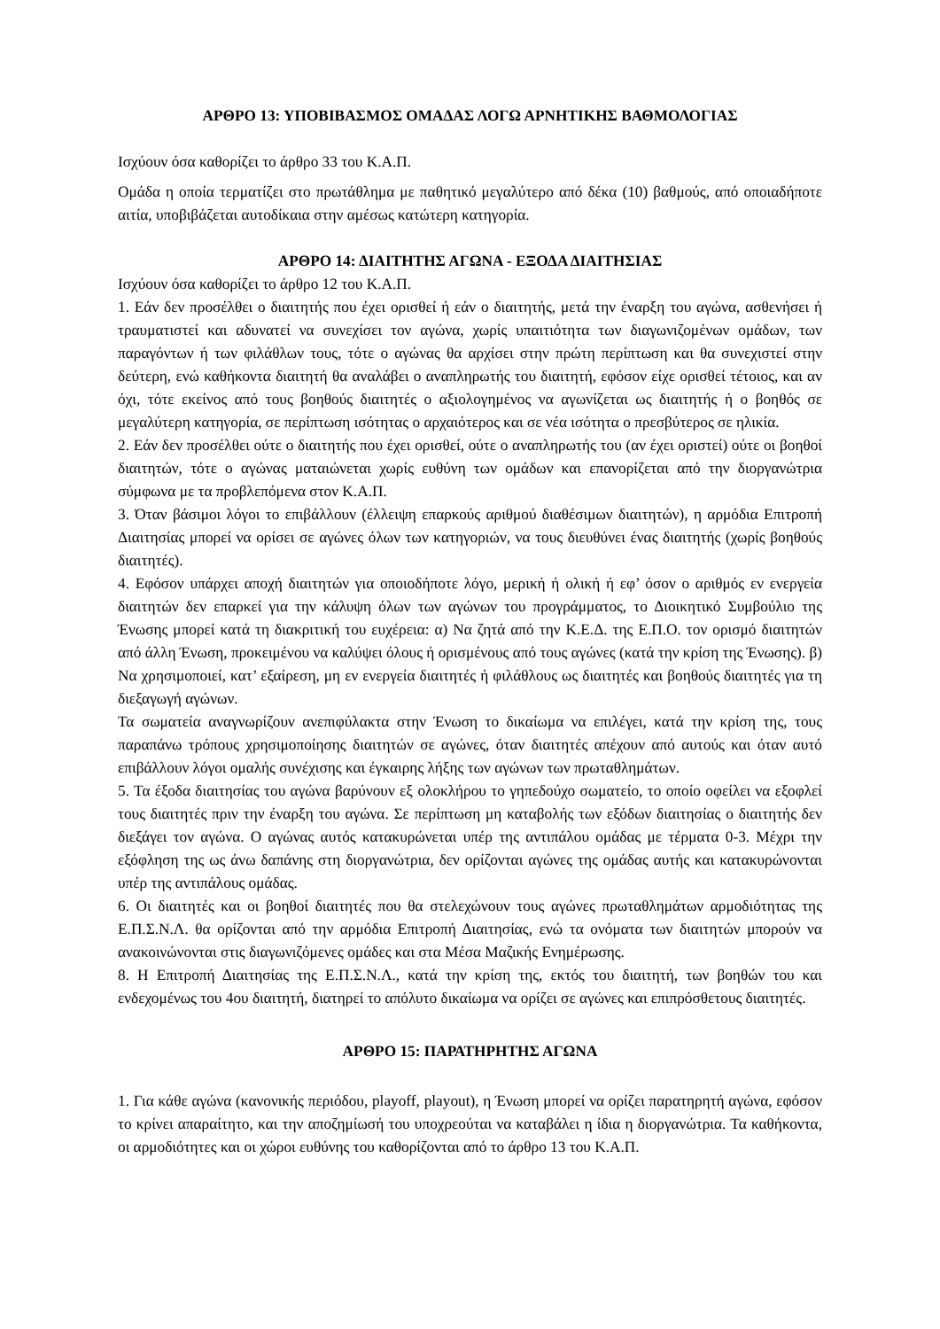ΑΡΘΡΟ 13: ΥΠΟΒΙΒΑΣΜΟΣ ΟΜΑΔΑΣ ΛΟΓΩ ΑΡΝΗΤΙΚΗΣ ΒΑΘΜΟΛΟΓΙΑΣ
Ισχύουν όσα καθορίζει το άρθρο 33 του Κ.Α.Π.
Ομάδα η οποία τερματίζει στο πρωτάθλημα με παθητικό μεγαλύτερο από δέκα (10) βαθμούς, από οποιαδήποτε αιτία, υποβιβάζεται αυτοδίκαια στην αμέσως κατώτερη κατηγορία.
ΑΡΘΡΟ 14: ΔΙΑΙΤΗΤΗΣ ΑΓΩΝΑ - ΕΞΟΔΑ ΔΙΑΙΤΗΣΙΑΣ
Ισχύουν όσα καθορίζει το άρθρο 12 του Κ.Α.Π.
1. Εάν δεν προσέλθει ο διαιτητής που έχει ορισθεί ή εάν ο διαιτητής, μετά την έναρξη του αγώνα, ασθενήσει ή τραυματιστεί και αδυνατεί να συνεχίσει τον αγώνα, χωρίς υπαιτιότητα των διαγωνιζομένων ομάδων, των παραγόντων ή των φιλάθλων τους, τότε ο αγώνας θα αρχίσει στην πρώτη περίπτωση και θα συνεχιστεί στην δεύτερη, ενώ καθήκοντα διαιτητή θα αναλάβει ο αναπληρωτής του διαιτητή, εφόσον είχε ορισθεί τέτοιος, και αν όχι, τότε εκείνος από τους βοηθούς διαιτητές ο αξιολογημένος να αγωνίζεται ως διαιτητής ή ο βοηθός σε μεγαλύτερη κατηγορία, σε περίπτωση ισότητας ο αρχαιότερος και σε νέα ισότητα ο πρεσβύτερος σε ηλικία.
2. Εάν δεν προσέλθει ούτε ο διαιτητής που έχει ορισθεί, ούτε ο αναπληρωτής του (αν έχει οριστεί) ούτε οι βοηθοί διαιτητών, τότε ο αγώνας ματαιώνεται χωρίς ευθύνη των ομάδων και επανορίζεται από την διοργανώτρια σύμφωνα με τα προβλεπόμενα στον Κ.Α.Π.
3. Όταν βάσιμοι λόγοι το επιβάλλουν (έλλειψη επαρκούς αριθμού διαθέσιμων διαιτητών), η αρμόδια Επιτροπή Διαιτησίας μπορεί να ορίσει σε αγώνες όλων των κατηγοριών, να τους διευθύνει ένας διαιτητής (χωρίς βοηθούς διαιτητές).
4. Εφόσον υπάρχει αποχή διαιτητών για οποιοδήποτε λόγο, μερική ή ολική ή εφ’ όσον ο αριθμός εν ενεργεία διαιτητών δεν επαρκεί για την κάλυψη όλων των αγώνων του προγράμματος, το Διοικητικό Συμβούλιο της Ένωσης μπορεί κατά τη διακριτική του ευχέρεια: α) Να ζητά από την Κ.Ε.Δ. της Ε.Π.Ο. τον ορισμό διαιτητών από άλλη Ένωση, προκειμένου να καλύψει όλους ή ορισμένους από τους αγώνες (κατά την κρίση της Ένωσης). β) Να χρησιμοποιεί, κατ’ εξαίρεση, μη εν ενεργεία διαιτητές ή φιλάθλους ως διαιτητές και βοηθούς διαιτητές για τη διεξαγωγή αγώνων.
Τα σωματεία αναγνωρίζουν ανεπιφύλακτα στην Ένωση το δικαίωμα να επιλέγει, κατά την κρίση της, τους παραπάνω τρόπους χρησιμοποίησης διαιτητών σε αγώνες, όταν διαιτητές απέχουν από αυτούς και όταν αυτό επιβάλλουν λόγοι ομαλής συνέχισης και έγκαιρης λήξης των αγώνων των πρωταθλημάτων.
5. Τα έξοδα διαιτησίας του αγώνα βαρύνουν εξ ολοκλήρου το γηπεδούχο σωματείο, το οποίο οφείλει να εξοφλεί τους διαιτητές πριν την έναρξη του αγώνα. Σε περίπτωση μη καταβολής των εξόδων διαιτησίας ο διαιτητής δεν διεξάγει τον αγώνα. Ο αγώνας αυτός κατακυρώνεται υπέρ της αντιπάλου ομάδας με τέρματα 0-3. Μέχρι την εξόφληση της ως άνω δαπάνης στη διοργανώτρια, δεν ορίζονται αγώνες της ομάδας αυτής και κατακυρώνονται υπέρ της αντιπάλους ομάδας.
6. Οι διαιτητές και οι βοηθοί διαιτητές που θα στελεχώνουν τους αγώνες πρωταθλημάτων αρμοδιότητας της Ε.Π.Σ.Ν.Λ. θα ορίζονται από την αρμόδια Επιτροπή Διαιτησίας, ενώ τα ονόματα των διαιτητών μπορούν να ανακοινώνονται στις διαγωνιζόμενες ομάδες και στα Μέσα Μαζικής Ενημέρωσης.
8. Η Επιτροπή Διαιτησίας της Ε.Π.Σ.Ν.Λ., κατά την κρίση της, εκτός του διαιτητή, των βοηθών του και ενδεχομένως του 4ου διαιτητή, διατηρεί το απόλυτο δικαίωμα να ορίζει σε αγώνες και επιπρόσθετους διαιτητές.
ΑΡΘΡΟ 15: ΠΑΡΑΤΗΡΗΤΗΣ ΑΓΩΝΑ
1. Για κάθε αγώνα (κανονικής περιόδου, playoff, playout), η Ένωση μπορεί να ορίζει παρατηρητή αγώνα, εφόσον το κρίνει απαραίτητο, και την αποζημίωσή του υποχρεούται να καταβάλει η ίδια η διοργανώτρια. Τα καθήκοντα, οι αρμοδιότητες και οι χώροι ευθύνης του καθορίζονται από το άρθρο 13 του Κ.Α.Π.